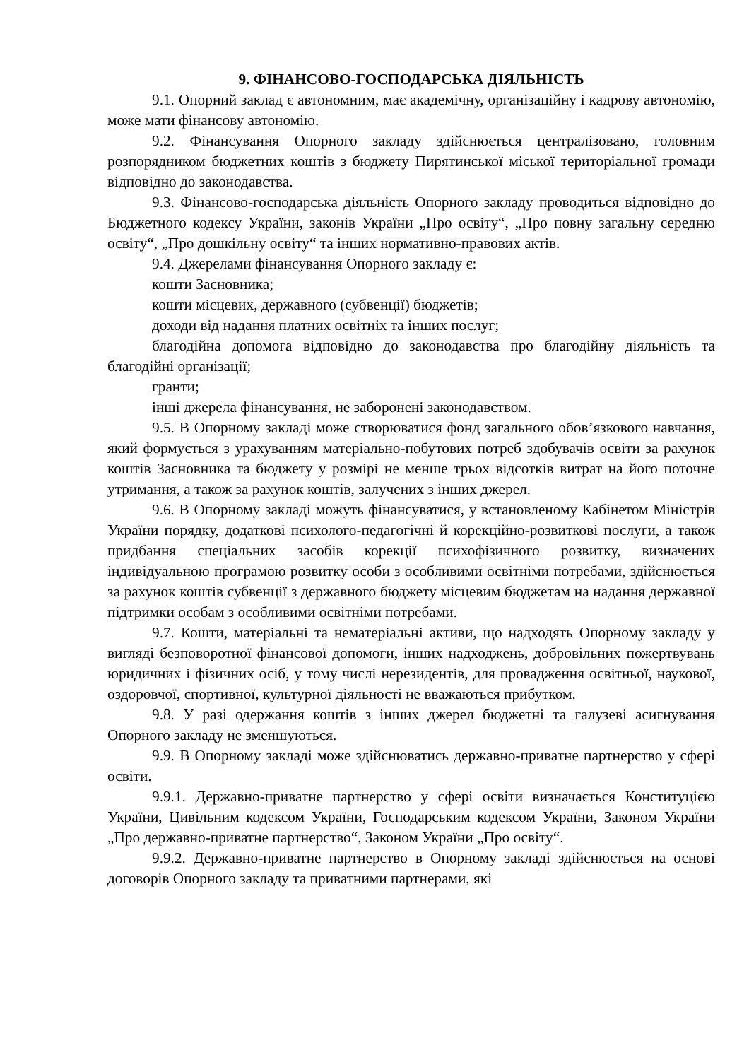9. ФІНАНСОВО-ГОСПОДАРСЬКА ДІЯЛЬНІСТЬ
9.1. Опорний заклад є автономним, має академічну, організаційну і кадрову автономію, може мати фінансову автономію.
9.2. Фінансування Опорного закладу здійснюється централізовано, головним розпорядником бюджетних коштів з бюджету Пирятинської міської територіальної громади відповідно до законодавства.
9.3. Фінансово-господарська діяльність Опорного закладу проводиться відповідно до Бюджетного кодексу України, законів України „Про освіту“, „Про повну загальну середню освіту“, „Про дошкільну освіту“ та інших нормативно-правових актів.
9.4. Джерелами фінансування Опорного закладу є:
кошти Засновника;
кошти місцевих, державного (субвенції) бюджетів;
доходи від надання платних освітніх та інших послуг;
благодійна допомога відповідно до законодавства про благодійну діяльність та благодійні організації;
гранти;
інші джерела фінансування, не заборонені законодавством.
9.5. В Опорному закладі може створюватися фонд загального обов’язкового навчання, який формується з урахуванням матеріально-побутових потреб здобувачів освіти за рахунок коштів Засновника та бюджету у розмірі не менше трьох відсотків витрат на його поточне утримання, а також за рахунок коштів, залучених з інших джерел.
9.6. В Опорному закладі можуть фінансуватися, у встановленому Кабінетом Міністрів України порядку, додаткові психолого-педагогічні й корекційно-розвиткові послуги, а також придбання спеціальних засобів корекції психофізичного розвитку, визначених індивідуальною програмою розвитку особи з особливими освітніми потребами, здійснюється за рахунок коштів субвенції з державного бюджету місцевим бюджетам на надання державної підтримки особам з особливими освітніми потребами.
9.7. Кошти, матеріальні та нематеріальні активи, що надходять Опорному закладу у вигляді безповоротної фінансової допомоги, інших надходжень, добровільних пожертвувань юридичних і фізичних осіб, у тому числі нерезидентів, для провадження освітньої, наукової, оздоровчої, спортивної, культурної діяльності не вважаються прибутком.
9.8. У разі одержання коштів з інших джерел бюджетні та галузеві асигнування Опорного закладу не зменшуються.
9.9. В Опорному закладі може здійснюватись державно-приватне партнерство у сфері освіти.
9.9.1. Державно-приватне партнерство у сфері освіти визначається Конституцією України, Цивільним кодексом України, Господарським кодексом України, Законом України „Про державно-приватне партнерство“, Законом України „Про освіту“.
9.9.2. Державно-приватне партнерство в Опорному закладі здійснюється на основі договорів Опорного закладу та приватними партнерами, які